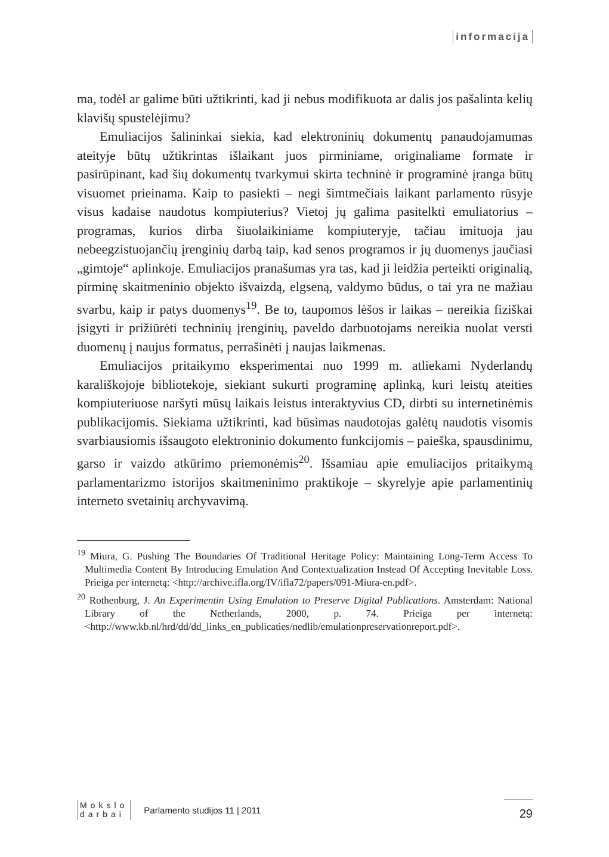informacija
ma, todėl ar galime būti užtikrinti, kad ji nebus modifikuota ar dalis jos pašalinta kelių klavišų spustelėjimu?
Emuliacijos šalininkai siekia, kad elektroninių dokumentų panaudojamumas ateityje būtų užtikrintas išlaikant juos pirminiame, originaliame formate ir pasirūpinant, kad šių dokumentų tvarkymui skirta techninė ir programinė įranga būtų visuomet prieinama. Kaip to pasiekti – negi šimtmečiais laikant parlamento rūsyje visus kadaise naudotus kompiuterius? Vietoj jų galima pasitelkti emuliatorius – programas, kurios dirba šiuolaikiniame kompiuteryje, tačiau imituoja jau nebeegzistuojančių įrenginių darbą taip, kad senos programos ir jų duomenys jaučiasi „gimtoje“ aplinkoje. Emuliacijos pranašumas yra tas, kad ji leidžia perteikti originalią, pirminę skaitmeninio objekto išvaizdą, elgseną, valdymo būdus, o tai yra ne mažiau svarbu, kaip ir patys duomenys<sup>19</sup>. Be to, taupomos lėšos ir laikas – nereikia fiziškai įsigyti ir prižiūrėti techninių įrenginių, paveldo darbuotojams nereikia nuolat versti duomenų į naujus formatus, perrašinėti į naujas laikmenas.
Emuliacijos pritaikymo eksperimentai nuo 1999 m. atliekami Nyderlandų karališkojoje bibliotekoje, siekiant sukurti programinę aplinką, kuri leistų ateities kompiuteriuose naršyti mūsų laikais leistus interaktyvius CD, dirbti su internetinėmis publikacijomis. Siekiama užtikrinti, kad būsimas naudotojas galėtų naudotis visomis svarbiausiomis išsaugoto elektroninio dokumento funkcijomis – paieška, spausdinimu, garso ir vaizdo atkūrimo priemonėmis<sup>20</sup>. Išsamiau apie emuliacijos pritaikymą parlamentarizmo istorijos skaitmeninimo praktikoje – skyrelyje apie parlamentinių interneto svetainių archyvavimą.
<sup>19</sup> Miura, G. Pushing The Boundaries Of Traditional Heritage Policy: Maintaining Long-Term Access To Multimedia Content By Introducing Emulation And Contextualization Instead Of Accepting Inevitable Loss. Prieiga per internetą: <http://archive.ifla.org/IV/ifla72/papers/091-Miura-en.pdf>.
<sup>20</sup> Rothenburg, J. An Experimentin Using Emulation to Preserve Digital Publications. Amsterdam: National Library of the Netherlands, 2000, p. 74. Prieiga per internetą: <http://www.kb.nl/hrd/dd/dd_links_en_publicaties/nedlib/emulationpreservationreport.pdf>.
Mokslo
darbai
Parlamento studijos 11 | 2011
29